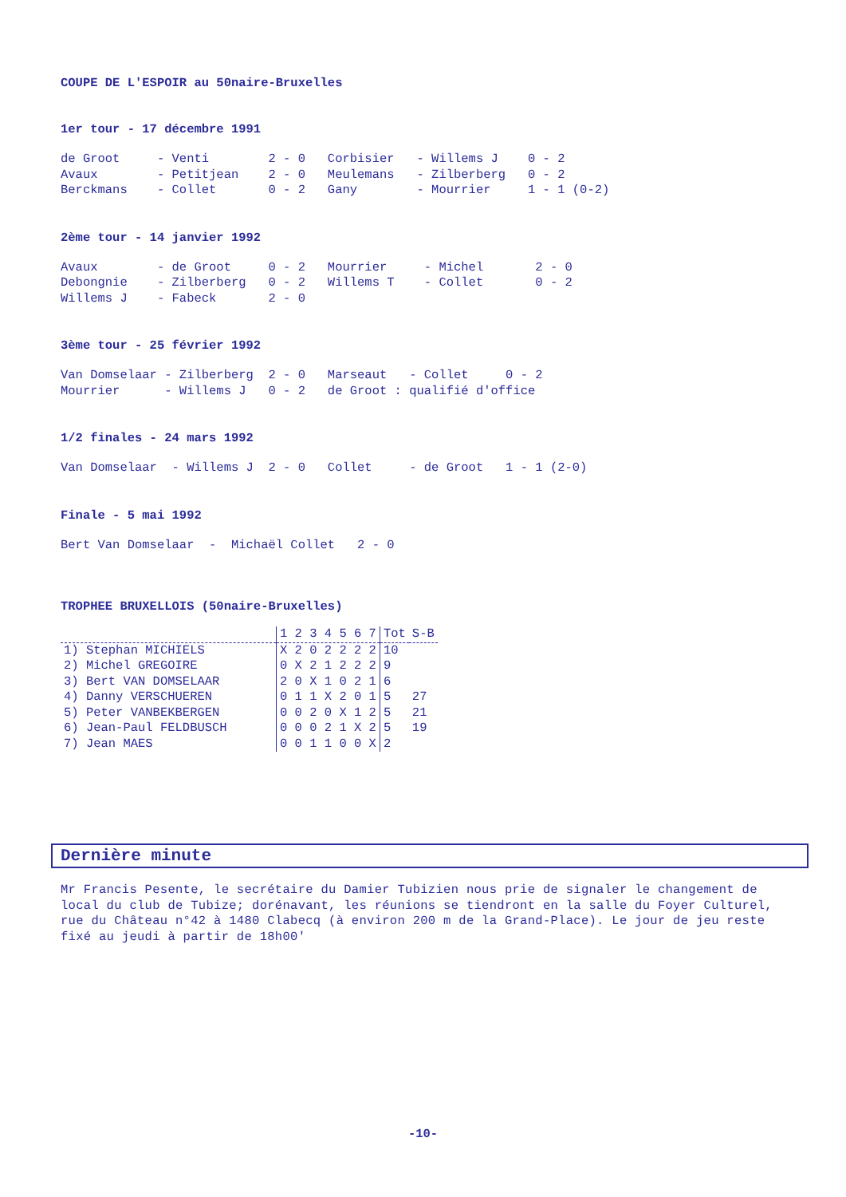COUPE DE L'ESPOIR au 50naire-Bruxelles
1er tour - 17 décembre 1991
de Groot     - Venti        2 - 0   Corbisier   - Willems J    0 - 2
Avaux        - Petitjean    2 - 0   Meulemans   - Zilberberg   0 - 2
Berckmans    - Collet       0 - 2   Gany        - Mourrier     1 - 1 (0-2)
2ème tour - 14 janvier 1992
Avaux        - de Groot     0 - 2   Mourrier     - Michel       2 - 0
Debongnie    - Zilberberg   0 - 2   Willems T    - Collet       0 - 2
Willems J    - Fabeck       2 - 0
3ème tour - 25 février 1992
Van Domselaar - Zilberberg  2 - 0   Marseaut   - Collet     0 - 2
Mourrier      - Willems J   0 - 2   de Groot : qualifié d'office
1/2 finales - 24 mars 1992
Van Domselaar  - Willems J  2 - 0   Collet     - de Groot   1 - 1 (2-0)
Finale - 5 mai 1992
Bert Van Domselaar  -  Michaël Collet   2 - 0
TROPHEE BRUXELLOIS (50naire-Bruxelles)
| | 1 2 3 4 5 6 7 | Tot | S-B |
| --- | --- | --- | --- |
| 1) Stephan MICHIELS | X 2 0 2 2 2 2 | 10 | |
| 2) Michel GREGOIRE | 0 X 2 1 2 2 2 | 9 | |
| 3) Bert VAN DOMSELAAR | 2 0 X 1 0 2 1 | 6 | |
| 4) Danny VERSCHUEREN | 0 1 1 X 2 0 1 | 5 | 27 |
| 5) Peter VANBEKBERGEN | 0 0 2 0 X 1 2 | 5 | 21 |
| 6) Jean-Paul FELDBUSCH | 0 0 0 2 1 X 2 | 5 | 19 |
| 7) Jean MAES | 0 0 1 1 0 0 X | 2 | |
Dernière minute
Mr Francis Pesente, le secrétaire du Damier Tubizien nous prie de signaler le changement de local du club de Tubize; dorénavant, les réunions se tiendront en la salle du Foyer Culturel, rue du Château n°42 à 1480 Clabecq (à environ 200 m de la Grand-Place). Le jour de jeu reste fixé au jeudi à partir de 18h00'
-10-